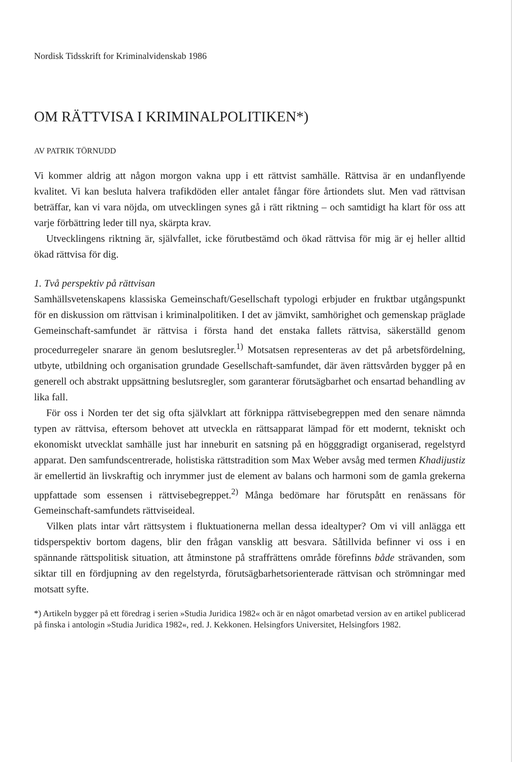Nordisk Tidsskrift for Kriminalvidenskab 1986
OM RÄTTVISA I KRIMINALPOLITIKEN*)
AV PATRIK TÖRNUDD
Vi kommer aldrig att någon morgon vakna upp i ett rättvist samhälle. Rättvisa är en undanflyende kvalitet. Vi kan besluta halvera trafikdöden eller antalet fångar före årtiondets slut. Men vad rättvisan beträffar, kan vi vara nöjda, om utvecklingen synes gå i rätt riktning – och samtidigt ha klart för oss att varje förbättring leder till nya, skärpta krav.
Utvecklingens riktning är, självfallet, icke förutbestämd och ökad rättvisa för mig är ej heller alltid ökad rättvisa för dig.
1. Två perspektiv på rättvisan
Samhällsvetenskapens klassiska Gemeinschaft/Gesellschaft typologi erbjuder en fruktbar utgångspunkt för en diskussion om rättvisan i kriminalpolitiken. I det av jämvikt, samhörighet och gemenskap präglade Gemeinschaft-samfundet är rättvisa i första hand det enstaka fallets rättvisa, säkerställd genom procedurregeler snarare än genom beslutsregler.<sup>1)</sup> Motsatsen representeras av det på arbetsfördelning, utbyte, utbildning och organisation grundade Gesellschaft-samfundet, där även rättsvården bygger på en generell och abstrakt uppsättning beslutsregler, som garanterar förutsägbarhet och ensartad behandling av lika fall.
För oss i Norden ter det sig ofta självklart att förknippa rättvisebegreppen med den senare nämnda typen av rättvisa, eftersom behovet att utveckla en rättsapparat lämpad för ett modernt, tekniskt och ekonomiskt utvecklat samhälle just har inneburit en satsning på en högggradigt organiserad, regelstyrd apparat. Den samfundscentrerade, holistiska rättstradition som Max Weber avsåg med termen Khadijustiz är emellertid än livskraftig och inrymmer just de element av balans och harmoni som de gamla grekerna uppfattade som essensen i rättvisebegreppet.<sup>2)</sup> Många bedömare har förutspått en renässans för Gemeinschaft-samfundets rättviseideal.
Vilken plats intar vårt rättsystem i fluktuationerna mellan dessa idealtyper? Om vi vill anlägga ett tidsperspektiv bortom dagens, blir den frågan vansklig att besvara. Såtillvida befinner vi oss i en spännande rättspolitisk situation, att åtminstone på straffrättens område förefinns både strävanden, som siktar till en fördjupning av den regelstyrda, förutsägbarhetsorienterade rättvisan och strömningar med motsatt syfte.
*) Artikeln bygger på ett föredrag i serien »Studia Juridica 1982« och är en något omarbetad version av en artikel publicerad på finska i antologin »Studia Juridica 1982«, red. J. Kekkonen. Helsingfors Universitet, Helsingfors 1982.